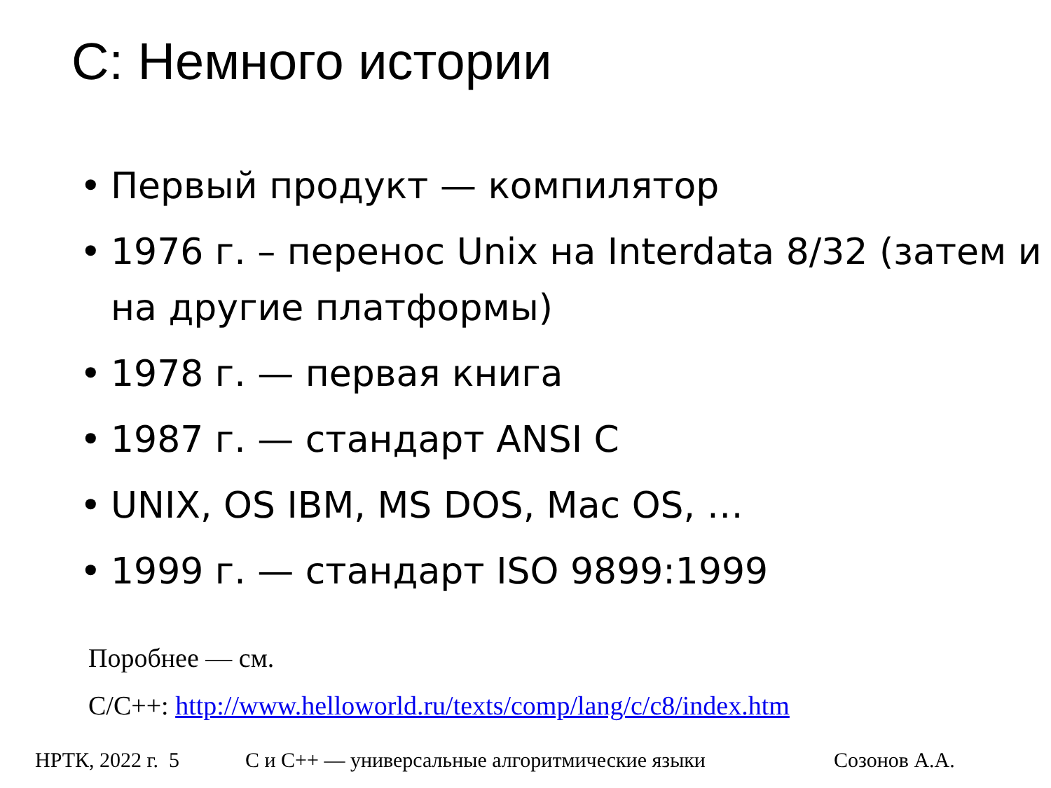C: Немного истории
• Первый продукт — компилятор
• 1976 г. – перенос Unix на Interdata 8/32 (затем и на другие платформы)
• 1978 г. — первая книга
• 1987 г. — стандарт ANSI C
• UNIX, OS IBM, MS DOS, Mac OS, …
• 1999 г. — стандарт ISO 9899:1999
Поробнее — см.
C/C++: http://www.helloworld.ru/texts/comp/lang/c/c8/index.htm
НРТК, 2022 г. 5 С и С++ — универсальные алгоритмические языки Созонов А.А.